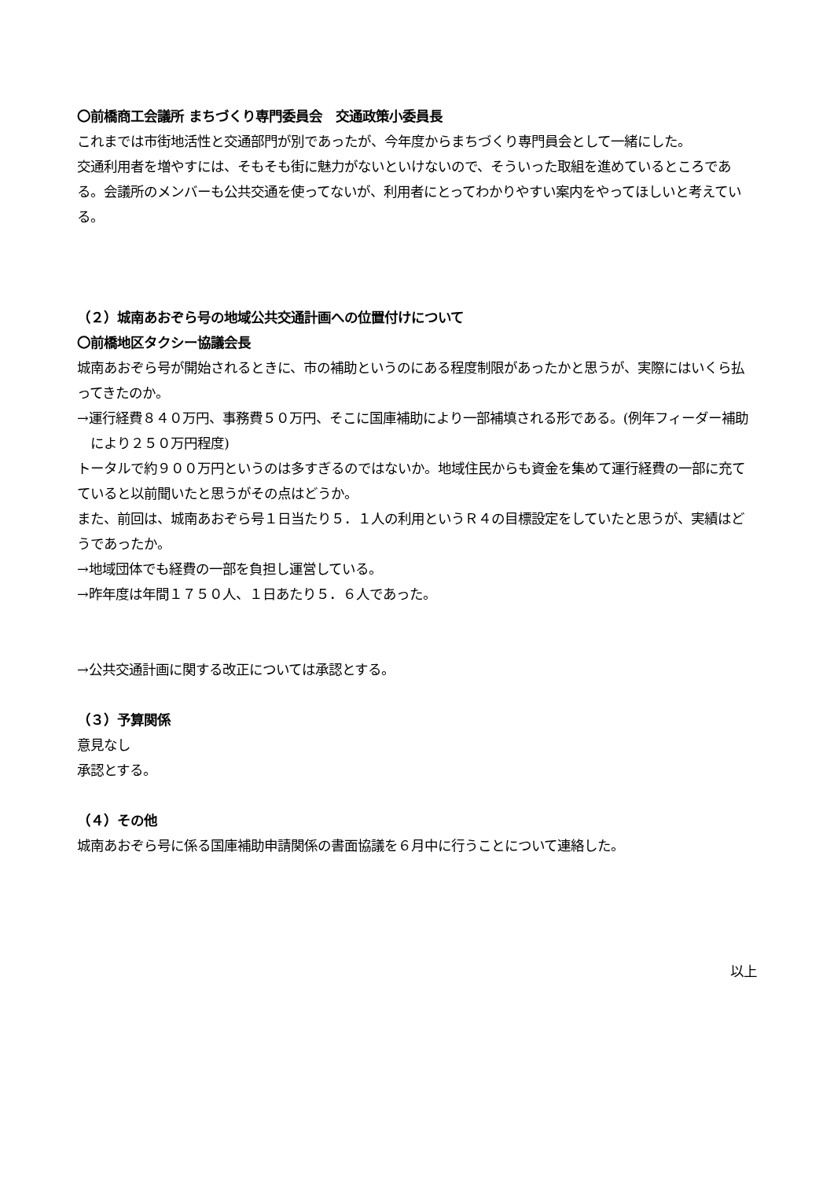〇前橋商工会議所 まちづくり専門委員会　交通政策小委員長
これまでは市街地活性と交通部門が別であったが、今年度からまちづくり専門員会として一緒にした。
交通利用者を増やすには、そもそも街に魅力がないといけないので、そういった取組を進めているところである。会議所のメンバーも公共交通を使ってないが、利用者にとってわかりやすい案内をやってほしいと考えている。
（２）城南あおぞら号の地域公共交通計画への位置付けについて
〇前橋地区タクシー協議会長
城南あおぞら号が開始されるときに、市の補助というのにある程度制限があったかと思うが、実際にはいくら払ってきたのか。
→運行経費８４０万円、事務費５０万円、そこに国庫補助により一部補填される形である。(例年フィーダー補助により２５０万円程度)
トータルで約９００万円というのは多すぎるのではないか。地域住民からも資金を集めて運行経費の一部に充てていると以前聞いたと思うがその点はどうか。
また、前回は、城南あおぞら号１日当たり５．１人の利用というＲ４の目標設定をしていたと思うが、実績はどうであったか。
→地域団体でも経費の一部を負担し運営している。
→昨年度は年間１７５０人、１日あたり５．６人であった。
→公共交通計画に関する改正については承認とする。
（３）予算関係
意見なし
承認とする。
（４）その他
城南あおぞら号に係る国庫補助申請関係の書面協議を６月中に行うことについて連絡した。
以上